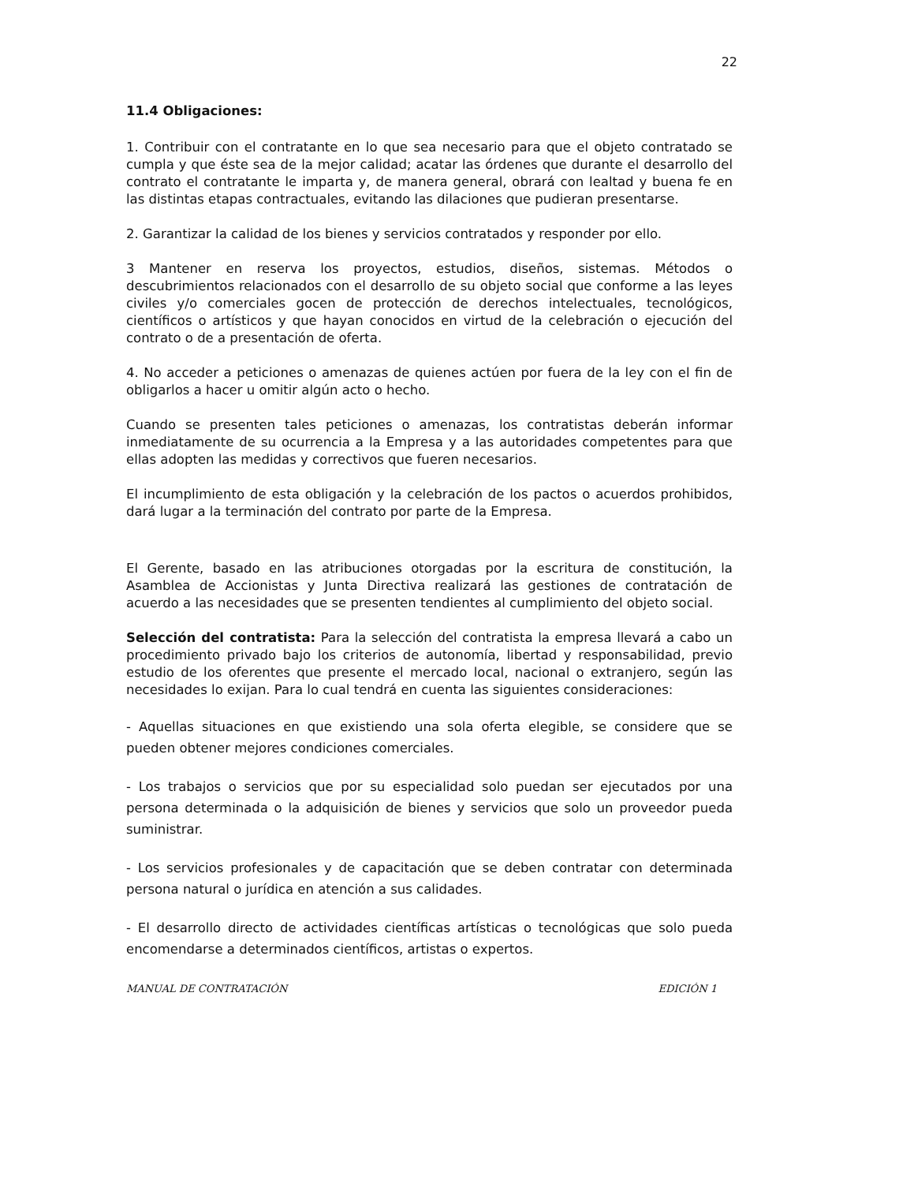22
11.4 Obligaciones:
1. Contribuir con el contratante en lo que sea necesario para que el objeto contratado se cumpla y que éste sea de la mejor calidad; acatar las órdenes que durante el desarrollo del contrato el contratante le imparta y, de manera general, obrará con lealtad y buena fe en las distintas etapas contractuales, evitando las dilaciones que pudieran presentarse.
2. Garantizar la calidad de los bienes y servicios contratados y responder por ello.
3 Mantener en reserva los proyectos, estudios, diseños, sistemas. Métodos o descubrimientos relacionados con el desarrollo de su objeto social que conforme a las leyes civiles y/o comerciales gocen de protección de derechos intelectuales, tecnológicos, científicos o artísticos y que hayan conocidos en virtud de la celebración o ejecución del contrato o de a presentación de oferta.
4. No acceder a peticiones o amenazas de quienes actúen por fuera de la ley con el fin de obligarlos a hacer u omitir algún acto o hecho.
Cuando se presenten tales peticiones o amenazas, los contratistas deberán informar inmediatamente de su ocurrencia a la Empresa y a las autoridades competentes para que ellas adopten las medidas y correctivos que fueren necesarios.
El incumplimiento de esta obligación y la celebración de los pactos o acuerdos prohibidos, dará lugar a la terminación del contrato por parte de la Empresa.
El Gerente, basado en las atribuciones otorgadas por la escritura de constitución, la Asamblea de Accionistas y Junta Directiva realizará las gestiones de contratación de acuerdo a las necesidades que se presenten tendientes al cumplimiento del objeto social.
Selección del contratista: Para la selección del contratista la empresa llevará a cabo un procedimiento privado bajo los criterios de autonomía, libertad y responsabilidad, previo estudio de los oferentes que presente el mercado local, nacional o extranjero, según las necesidades lo exijan. Para lo cual tendrá en cuenta las siguientes consideraciones:
- Aquellas situaciones en que existiendo una sola oferta elegible, se considere que se pueden obtener mejores condiciones comerciales.
- Los trabajos o servicios que por su especialidad solo puedan ser ejecutados por una persona determinada o la adquisición de bienes y servicios que solo un proveedor pueda suministrar.
- Los servicios profesionales y de capacitación que se deben contratar con determinada persona natural o jurídica en atención a sus calidades.
- El desarrollo directo de actividades científicas artísticas o tecnológicas que solo pueda encomendarse a determinados científicos, artistas o expertos.
MANUAL DE CONTRATACIÓN EDICIÓN 1